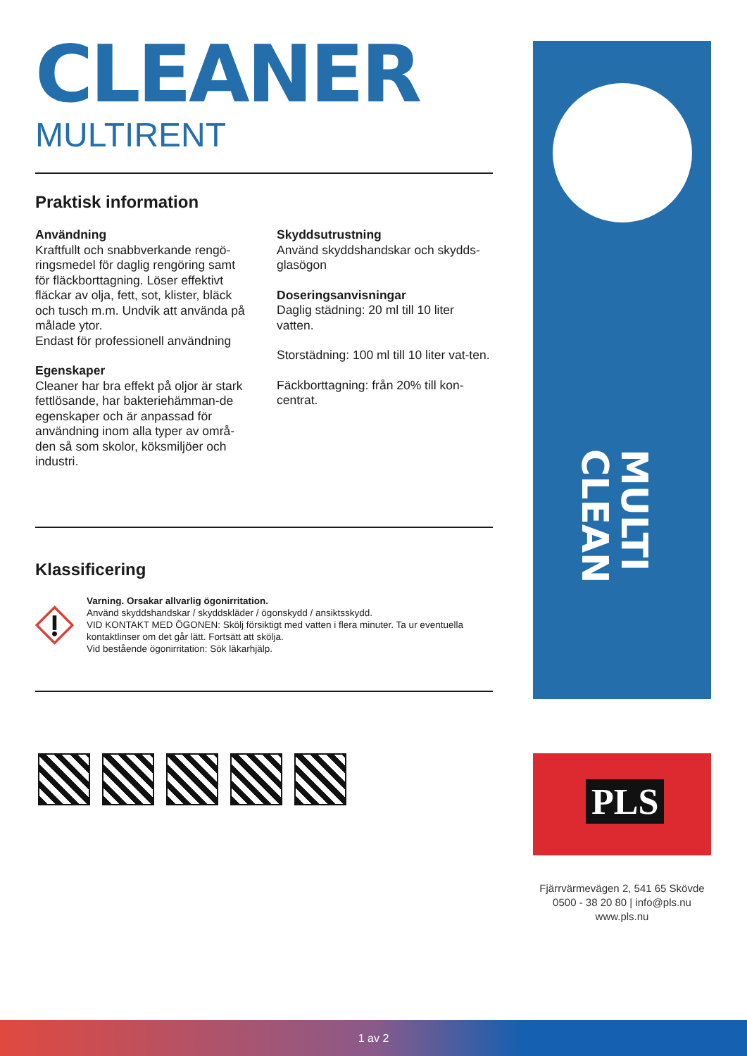CLEANER
MULTIRENT
Praktisk information
Användning
Kraftfullt och snabbverkande rengö-ringsmedel för daglig rengöring samt för fläckborttagning. Löser effektivt fläckar av olja, fett, sot, klister, bläck och tusch m.m. Undvik att använda på målade ytor.
Endast för professionell användning
Egenskaper
Cleaner har bra effekt på oljor är stark fettlösande, har bakteriehämman-de egenskaper och är anpassad för användning inom alla typer av områ-den så som skolor, köksmiljöer och industri.
Skyddsutrustning
Använd skyddshandskar och skydds-glasögon
Doseringsanvisningar
Daglig städning: 20 ml till 10 liter vatten.
Storstädning: 100 ml till 10 liter vat-ten.
Fäckborttagning: från 20% till kon-centrat.
Klassificering
Varning. Orsakar allvarlig ögonirritation.
Använd skyddshandskar / skyddskläder / ögonskydd / ansiktsskydd.
VID KONTAKT MED ÖGONEN: Skölj försiktigt med vatten i flera minuter. Ta ur eventuella kontaktlinser om det går lätt. Fortsätt att skölja.
Vid bestående ögonirritation: Sök läkarhjälp.
MULTI CLEAN
PLS
Fjärrvärmevägen 2, 541 65 Skövde
0500 - 38 20 80 | info@pls.nu
www.pls.nu
1 av 2